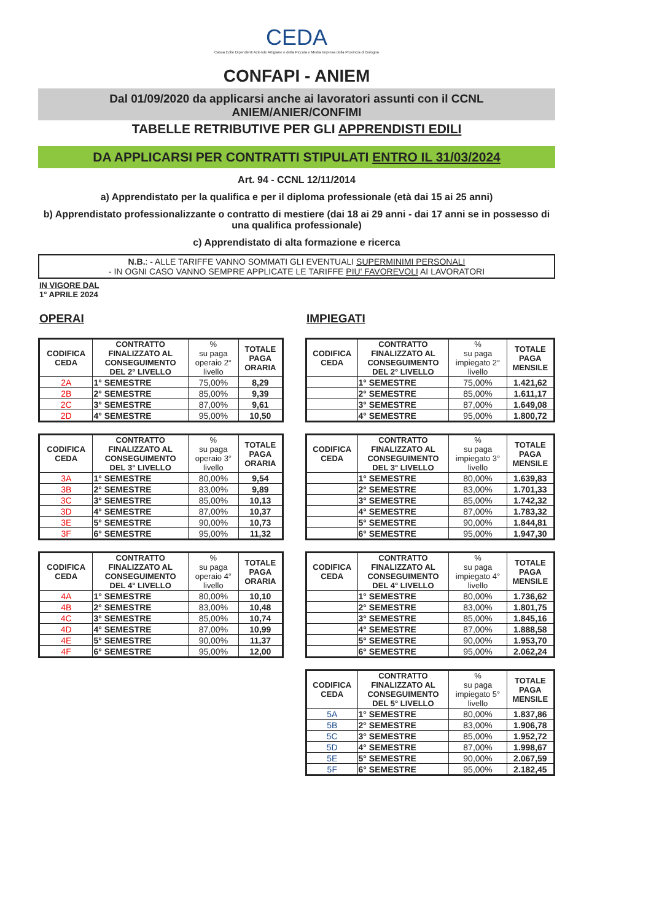CEDA
Cassa Edile Dipendenti Aziende Artigiane e della Piccola e Media Impresa della Provincia di Bologna
CONFAPI - ANIEM
Dal 01/09/2020 da applicarsi anche ai lavoratori assunti con il CCNL
ANIEM/ANIER/CONFIMI
TABELLE RETRIBUTIVE PER GLI APPRENDISTI EDILI
DA APPLICARSI PER CONTRATTI STIPULATI ENTRO IL 31/03/2024
Art. 94 - CCNL 12/11/2014
a) Apprendistato per la qualifica e per il diploma professionale (età dai 15 ai 25 anni)
b) Apprendistato professionalizzante o contratto di mestiere (dai 18 ai 29 anni - dai 17 anni se in possesso di una qualifica professionale)
c) Apprendistato di alta formazione e ricerca
N.B.: - ALLE TARIFFE VANNO SOMMATI GLI EVENTUALI SUPERMINIMI PERSONALI
- IN OGNI CASO VANNO SEMPRE APPLICATE LE TARIFFE PIU' FAVOREVOLI AI LAVORATORI
IN VIGORE DAL
1° APRILE 2024
OPERAI
| CODIFICA CEDA | CONTRATTO FINALIZZATO AL CONSEGUIMENTO DEL 2° LIVELLO | % su paga operaio 2° livello | TOTALE PAGA ORARIA |
| --- | --- | --- | --- |
| 2A | 1° SEMESTRE | 75,00% | 8,29 |
| 2B | 2° SEMESTRE | 85,00% | 9,39 |
| 2C | 3° SEMESTRE | 87,00% | 9,61 |
| 2D | 4° SEMESTRE | 95,00% | 10,50 |
| CODIFICA CEDA | CONTRATTO FINALIZZATO AL CONSEGUIMENTO DEL 3° LIVELLO | % su paga operaio 3° livello | TOTALE PAGA ORARIA |
| --- | --- | --- | --- |
| 3A | 1° SEMESTRE | 80,00% | 9,54 |
| 3B | 2° SEMESTRE | 83,00% | 9,89 |
| 3C | 3° SEMESTRE | 85,00% | 10,13 |
| 3D | 4° SEMESTRE | 87,00% | 10,37 |
| 3E | 5° SEMESTRE | 90,00% | 10,73 |
| 3F | 6° SEMESTRE | 95,00% | 11,32 |
| CODIFICA CEDA | CONTRATTO FINALIZZATO AL CONSEGUIMENTO DEL 4° LIVELLO | % su paga operaio 4° livello | TOTALE PAGA ORARIA |
| --- | --- | --- | --- |
| 4A | 1° SEMESTRE | 80,00% | 10,10 |
| 4B | 2° SEMESTRE | 83,00% | 10,48 |
| 4C | 3° SEMESTRE | 85,00% | 10,74 |
| 4D | 4° SEMESTRE | 87,00% | 10,99 |
| 4E | 5° SEMESTRE | 90,00% | 11,37 |
| 4F | 6° SEMESTRE | 95,00% | 12,00 |
IMPIEGATI
| CODIFICA CEDA | CONTRATTO FINALIZZATO AL CONSEGUIMENTO DEL 2° LIVELLO | % su paga impiegato 2° livello | TOTALE PAGA MENSILE |
| --- | --- | --- | --- |
| | 1° SEMESTRE | 75,00% | 1.421,62 |
| | 2° SEMESTRE | 85,00% | 1.611,17 |
| | 3° SEMESTRE | 87,00% | 1.649,08 |
| | 4° SEMESTRE | 95,00% | 1.800,72 |
| CODIFICA CEDA | CONTRATTO FINALIZZATO AL CONSEGUIMENTO DEL 3° LIVELLO | % su paga impiegato 3° livello | TOTALE PAGA MENSILE |
| --- | --- | --- | --- |
| | 1° SEMESTRE | 80,00% | 1.639,83 |
| | 2° SEMESTRE | 83,00% | 1.701,33 |
| | 3° SEMESTRE | 85,00% | 1.742,32 |
| | 4° SEMESTRE | 87,00% | 1.783,32 |
| | 5° SEMESTRE | 90,00% | 1.844,81 |
| | 6° SEMESTRE | 95,00% | 1.947,30 |
| CODIFICA CEDA | CONTRATTO FINALIZZATO AL CONSEGUIMENTO DEL 4° LIVELLO | % su paga impiegato 4° livello | TOTALE PAGA MENSILE |
| --- | --- | --- | --- |
| | 1° SEMESTRE | 80,00% | 1.736,62 |
| | 2° SEMESTRE | 83,00% | 1.801,75 |
| | 3° SEMESTRE | 85,00% | 1.845,16 |
| | 4° SEMESTRE | 87,00% | 1.888,58 |
| | 5° SEMESTRE | 90,00% | 1.953,70 |
| | 6° SEMESTRE | 95,00% | 2.062,24 |
| CODIFICA CEDA | CONTRATTO FINALIZZATO AL CONSEGUIMENTO DEL 5° LIVELLO | % su paga impiegato 5° livello | TOTALE PAGA MENSILE |
| --- | --- | --- | --- |
| 5A | 1° SEMESTRE | 80,00% | 1.837,86 |
| 5B | 2° SEMESTRE | 83,00% | 1.906,78 |
| 5C | 3° SEMESTRE | 85,00% | 1.952,72 |
| 5D | 4° SEMESTRE | 87,00% | 1.998,67 |
| 5E | 5° SEMESTRE | 90,00% | 2.067,59 |
| 5F | 6° SEMESTRE | 95,00% | 2.182,45 |